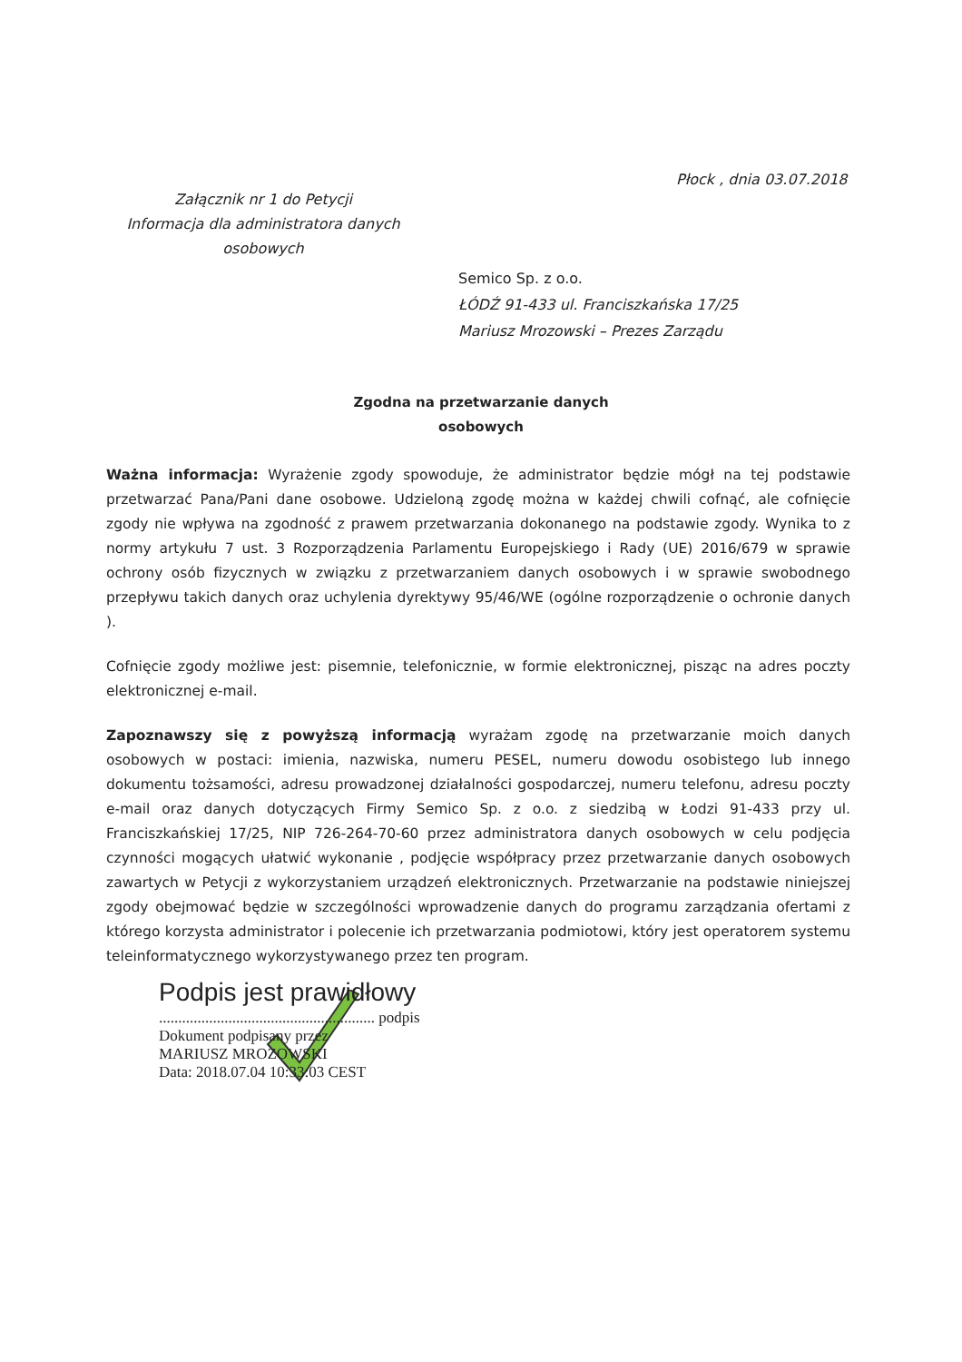Płock , dnia 03.07.2018
Załącznik nr 1 do Petycji
Informacja dla administratora danych
osobowych
Semico Sp. z o.o.
ŁÓDŹ 91-433 ul. Franciszkańska 17/25
Mariusz Mrozowski – Prezes Zarządu
Zgodna na przetwarzanie danych
osobowych
Ważna informacja: Wyrażenie zgody spowoduje, że administrator będzie mógł na tej podstawie przetwarzać Pana/Pani dane osobowe. Udzieloną zgodę można w każdej chwili cofnąć, ale cofnięcie zgody nie wpływa na zgodność z prawem przetwarzania dokonanego na podstawie zgody. Wynika to z normy artykułu 7 ust. 3 Rozporządzenia Parlamentu Europejskiego i Rady (UE) 2016/679 w sprawie ochrony osób fizycznych w związku z przetwarzaniem danych osobowych i w sprawie swobodnego przepływu takich danych oraz uchylenia dyrektywy 95/46/WE (ogólne rozporządzenie o ochronie danych ).
Cofnięcie zgody możliwe jest: pisemnie, telefonicznie, w formie elektronicznej, pisząc na adres poczty elektronicznej e-mail.
Zapoznawszy się z powyższą informacją wyrażam zgodę na przetwarzanie moich danych osobowych w postaci: imienia, nazwiska, numeru PESEL, numeru dowodu osobistego lub innego dokumentu tożsamości, adresu prowadzonej działalności gospodarczej, numeru telefonu, adresu poczty e-mail oraz danych dotyczących Firmy Semico Sp. z o.o. z siedzibą w Łodzi 91-433 przy ul. Franciszkańskiej 17/25, NIP 726-264-70-60 przez administratora danych osobowych w celu podjęcia czynności mogących ułatwić wykonanie , podjęcie współpracy przez przetwarzanie danych osobowych zawartych w Petycji z wykorzystaniem urządzeń elektronicznych. Przetwarzanie na podstawie niniejszej zgody obejmować będzie w szczególności wprowadzenie danych do programu zarządzania ofertami z którego korzysta administrator i polecenie ich przetwarzania podmiotowi, który jest operatorem systemu teleinformatycznego wykorzystywanego przez ten program.
Podpis jest prawidłowy
........................................................ podpis
Dokument podpisany przez
MARIUSZ MROZOWSKI
Data: 2018.07.04 10:33:03 CEST